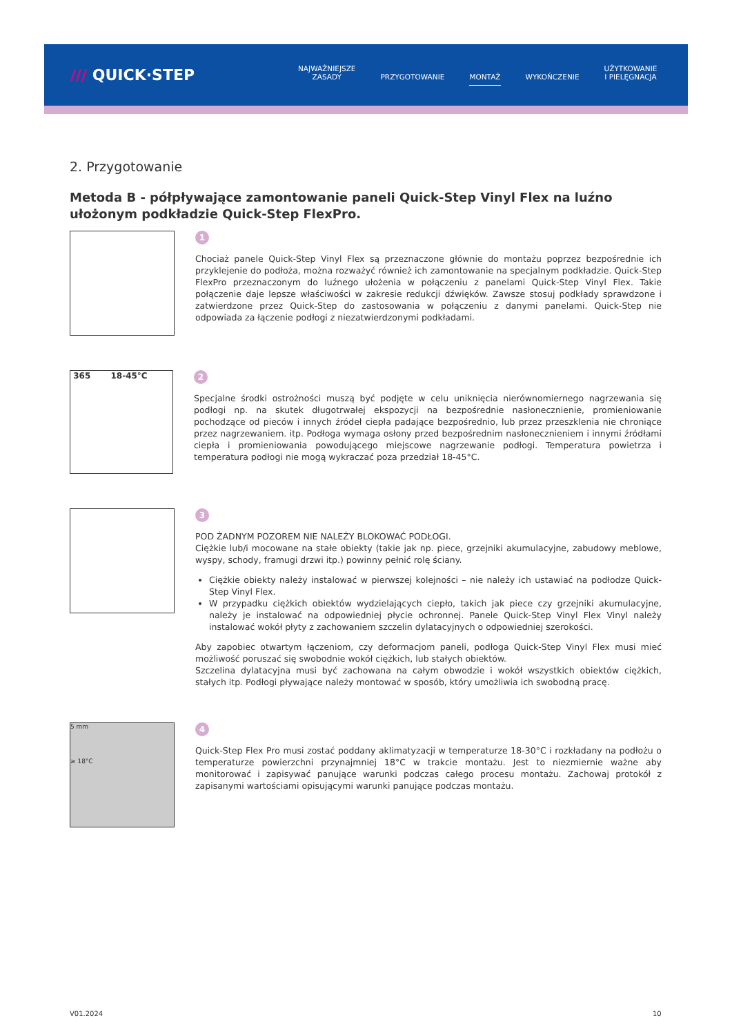/// QUICK·STEP
NAJWAŻNIEJSZE
ZASADY
PRZYGOTOWANIE
MONTAŻ
WYKOŃCZENIE UŻYTKOWANIE
I PIELĘGNACJA
2. Przygotowanie
Metoda B - półpływające zamontowanie paneli Quick-Step Vinyl Flex na luźno ułożonym podkładzie Quick-Step FlexPro.
1
Chociaż panele Quick-Step Vinyl Flex są przeznaczone głównie do montażu poprzez bezpośrednie ich przyklejenie do podłoża, można rozważyć również ich zamontowanie na specjalnym podkładzie. Quick-Step FlexPro przeznaczonym do luźnego ułożenia w połączeniu z panelami Quick-Step Vinyl Flex. Takie połączenie daje lepsze właściwości w zakresie redukcji dźwięków. Zawsze stosuj podkłady sprawdzone i zatwierdzone przez Quick-Step do zastosowania w połączeniu z danymi panelami. Quick-Step nie odpowiada za łączenie podłogi z niezatwierdzonymi podkładami.
365 18-45°C
2
Specjalne środki ostrożności muszą być podjęte w celu uniknięcia nierównomiernego nagrzewania się podłogi np. na skutek długotrwałej ekspozycji na bezpośrednie nasłonecznienie, promieniowanie pochodzące od pieców i innych źródeł ciepła padające bezpośrednio, lub przez przeszklenia nie chroniące przez nagrzewaniem. itp. Podłoga wymaga osłony przed bezpośrednim nasłonecznieniem i innymi źródłami ciepła i promieniowania powodującego miejscowe nagrzewanie podłogi. Temperatura powietrza i temperatura podłogi nie mogą wykraczać poza przedział 18-45°C.
3
POD ŻADNYM POZOREM NIE NALEŻY BLOKOWAĆ PODŁOGI.
Ciężkie lub/i mocowane na stałe obiekty (takie jak np. piece, grzejniki akumulacyjne, zabudowy meblowe, wyspy, schody, framugi drzwi itp.) powinny pełnić rolę ściany.
Ciężkie obiekty należy instalować w pierwszej kolejności – nie należy ich ustawiać na podłodze Quick-Step Vinyl Flex.
W przypadku ciężkich obiektów wydzielających ciepło, takich jak piece czy grzejniki akumulacyjne, należy je instalować na odpowiedniej płycie ochronnej. Panele Quick-Step Vinyl Flex Vinyl należy instalować wokół płyty z zachowaniem szczelin dylatacyjnych o odpowiedniej szerokości.
Aby zapobiec otwartym łączeniom, czy deformacjom paneli, podłoga Quick-Step Vinyl Flex musi mieć możliwość poruszać się swobodnie wokół ciężkich, lub stałych obiektów.
Szczelina dylatacyjna musi być zachowana na całym obwodzie i wokół wszystkich obiektów ciężkich, stałych itp. Podłogi pływające należy montować w sposób, który umożliwia ich swobodną pracę.
5 mm
≥ 18°C
4
Quick-Step Flex Pro musi zostać poddany aklimatyzacji w temperaturze 18-30°C i rozkładany na podłożu o temperaturze powierzchni przynajmniej 18°C w trakcie montażu. Jest to niezmiernie ważne aby monitorować i zapisywać panujące warunki podczas całego procesu montażu. Zachowaj protokół z zapisanymi wartościami opisującymi warunki panujące podczas montażu.
V01.2024 10